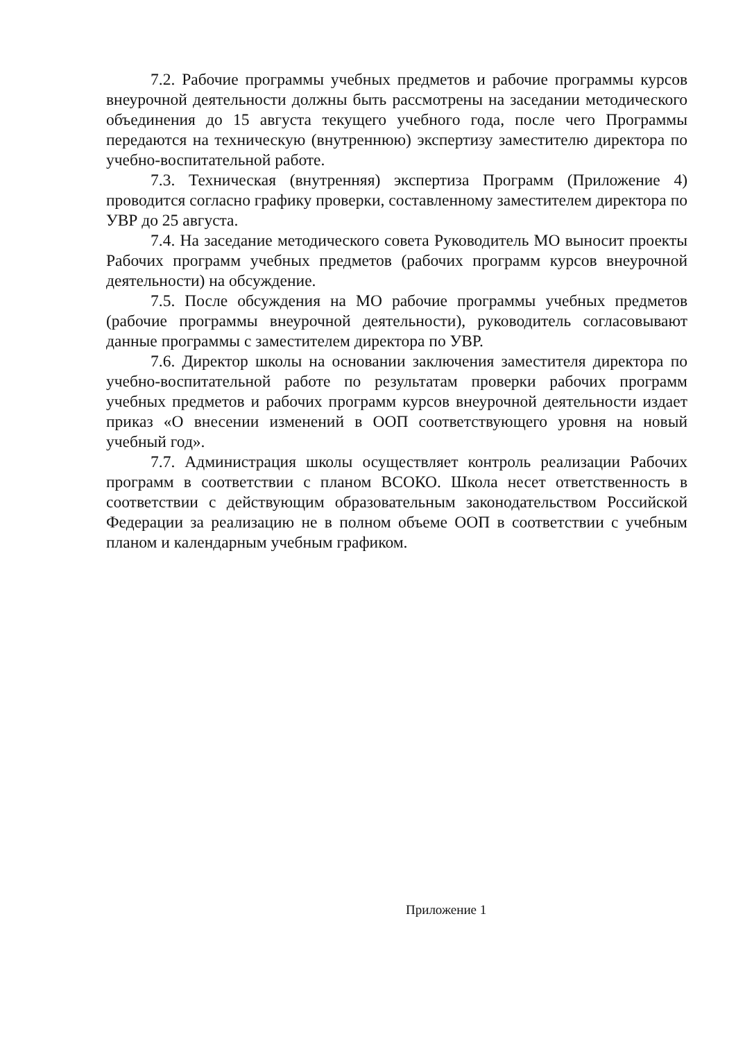7.2. Рабочие программы учебных предметов и рабочие программы курсов внеурочной деятельности должны быть рассмотрены на заседании методического объединения до 15 августа текущего учебного года, после чего Программы передаются на техническую (внутреннюю) экспертизу заместителю директора по учебно-воспитательной работе.
7.3. Техническая (внутренняя) экспертиза Программ (Приложение 4) проводится согласно графику проверки, составленному заместителем директора по УВР до 25 августа.
7.4. На заседание методического совета Руководитель МО выносит проекты Рабочих программ учебных предметов (рабочих программ курсов внеурочной деятельности) на обсуждение.
7.5. После обсуждения на МО рабочие программы учебных предметов (рабочие программы внеурочной деятельности), руководитель согласовывают данные программы с заместителем директора по УВР.
7.6. Директор школы на основании заключения заместителя директора по учебно-воспитательной работе по результатам проверки рабочих программ учебных предметов и рабочих программ курсов внеурочной деятельности издает приказ «О внесении изменений в ООП соответствующего уровня на новый учебный год».
7.7. Администрация школы осуществляет контроль реализации Рабочих программ в соответствии с планом ВСОКО. Школа несет ответственность в соответствии с действующим образовательным законодательством Российской Федерации за реализацию не в полном объеме ООП в соответствии с учебным планом и календарным учебным графиком.
Приложение 1